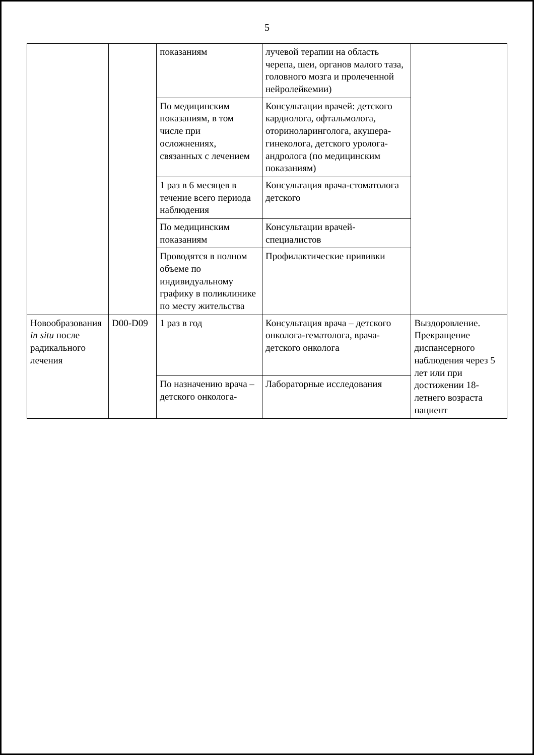5
| | | показаниям | лучевой терапии на область черепа, шеи, органов малого таза, головного мозга и пролеченной нейролейкемии) | |
| | | По медицинским показаниям, в том числе при осложнениях, связанных с лечением | Консультации врачей: детского кардиолога, офтальмолога, оториноларинголога, акушера-гинеколога, детского уролога-андролога (по медицинским показаниям) | |
| | | 1 раз в 6 месяцев в течение всего периода наблюдения | Консультация врача-стоматолога детского | |
| | | По медицинским показаниям | Консультации врачей-специалистов | |
| | | Проводятся в полном объеме по индивидуальному графику в поликлинике по месту жительства | Профилактические прививки | |
| Новообразования in situ после радикального лечения | D00-D09 | 1 раз в год | Консультация врача – детского онколога-гематолога, врача-детского онколога | Выздоровление. Прекращение диспансерного наблюдения через 5 лет или при достижении 18-летнего возраста пациент |
| | | По назначению врача – детского онколога- | Лабораторные исследования | |